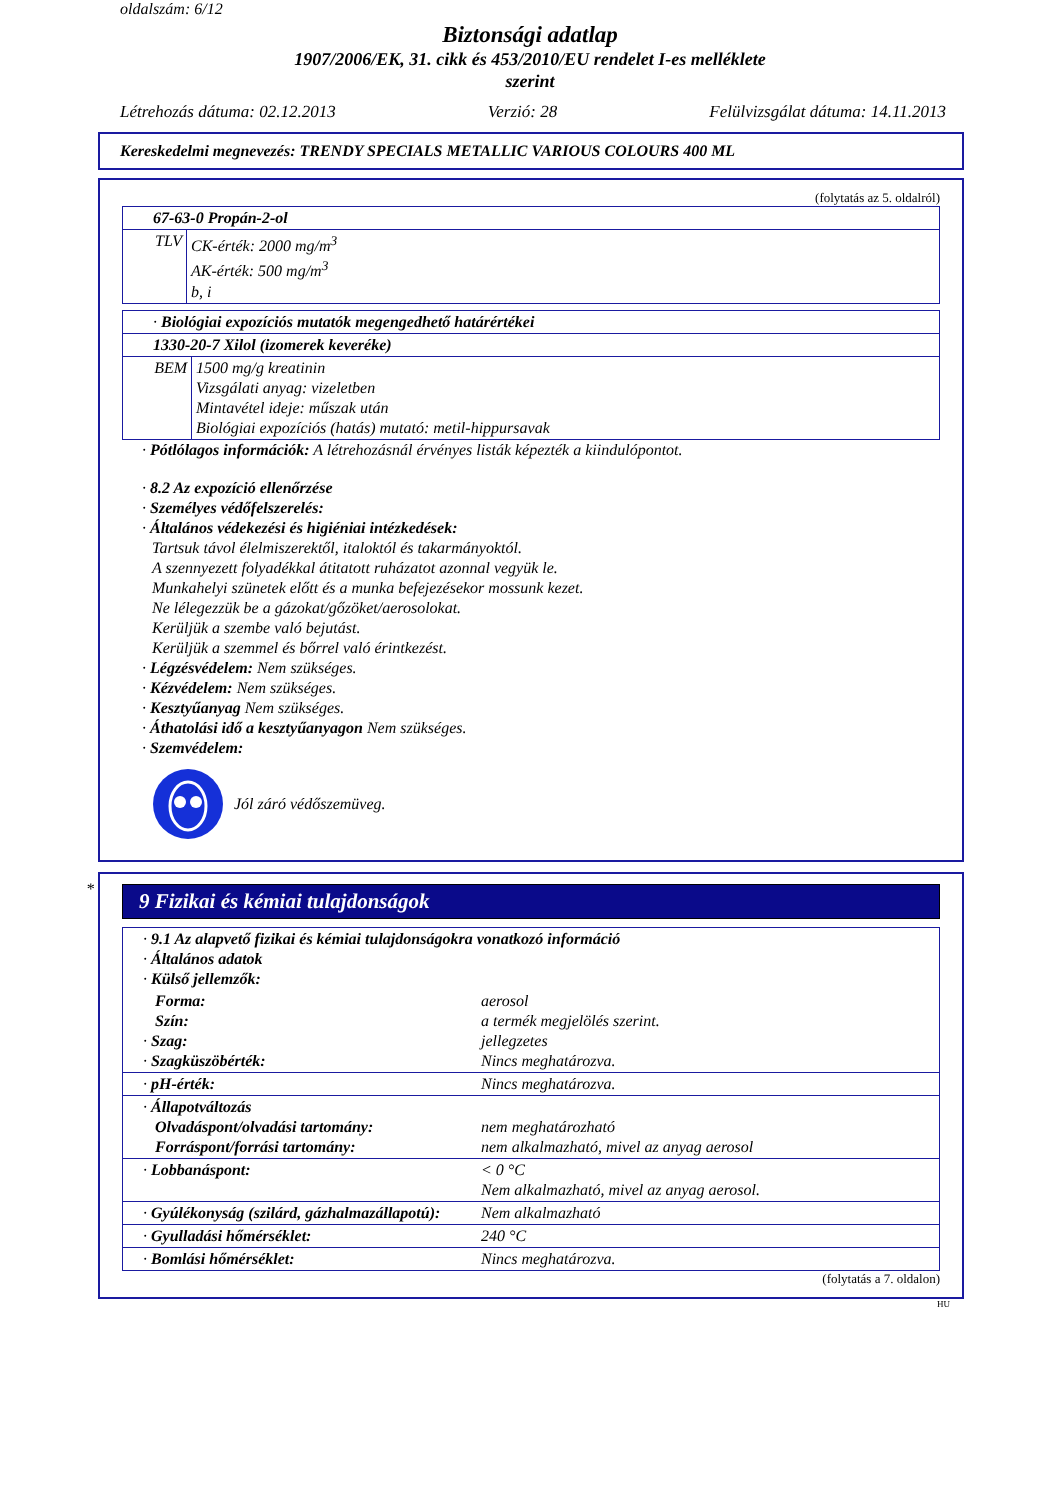oldalszám: 6/12
Biztonsági adatlap
1907/2006/EK, 31. cikk és 453/2010/EU rendelet I-es melléklete
szerint
Létrehozás dátuma: 02.12.2013 Verzió: 28 Felülvizsgálat dátuma: 14.11.2013
Kereskedelmi megnevezés: TRENDY SPECIALS METALLIC VARIOUS COLOURS 400 ML
(folytatás az 5. oldalról)
| 67-63-0 Propán-2-ol | |
| TLV | CK-érték: 2000 mg/m<sup>3</sup> AK-érték: 500 mg/m<sup>3</sup> b, i |
| · Biológiai expozíciós mutatók megengedhető határértékei | |
| 1330-20-7 Xilol (izomerek keveréke) | |
| BEM | 1500 mg/g kreatinin Vizsgálati anyag: vizeletben Mintavétel ideje: műszak után Biológiai expozíciós (hatás) mutató: metil-hippursavak |
· Pótlólagos információk: A létrehozásnál érvényes listák képezték a kiindulópontot.
· 8.2 Az expozíció ellenőrzése
· Személyes védőfelszerelés:
· Általános védekezési és higiéniai intézkedések:
Tartsuk távol élelmiszerektől, italoktól és takarmányoktól.
A szennyezett folyadékkal átitatott ruházatot azonnal vegyük le.
Munkahelyi szünetek előtt és a munka befejezésekor mossunk kezet.
Ne lélegezzük be a gázokat/gőzöket/aerosolokat.
Kerüljük a szembe való bejutást.
Kerüljük a szemmel és bőrrel való érintkezést.
· Légzésvédelem: Nem szükséges.
· Kézvédelem: Nem szükséges.
· Kesztyűanyag Nem szükséges.
· Áthatolási idő a kesztyűanyagon Nem szükséges.
· Szemvédelem:
Jól záró védőszemüveg.
*
9 Fizikai és kémiai tulajdonságok
| · 9.1 Az alapvető fizikai és kémiai tulajdonságokra vonatkozó információ · Általános adatok · Külső jellemzők: | |
| Forma: Szín: · Szag: · Szagküszöbérték: | aerosol a termék megjelölés szerint. jellegzetes Nincs meghatározva. |
| · pH-érték: | Nincs meghatározva. |
| · Állapotváltozás Olvadáspont/olvadási tartomány: Forráspont/forrási tartomány: | nem meghatározható nem alkalmazható, mivel az anyag aerosol |
| · Lobbanáspont: | < 0 °C Nem alkalmazható, mivel az anyag aerosol. |
| · Gyúlékonyság (szilárd, gázhalmazállapotú): | Nem alkalmazható |
| · Gyulladási hőmérséklet: | 240 °C |
| · Bomlási hőmérséklet: | Nincs meghatározva. |
(folytatás a 7. oldalon)
HU